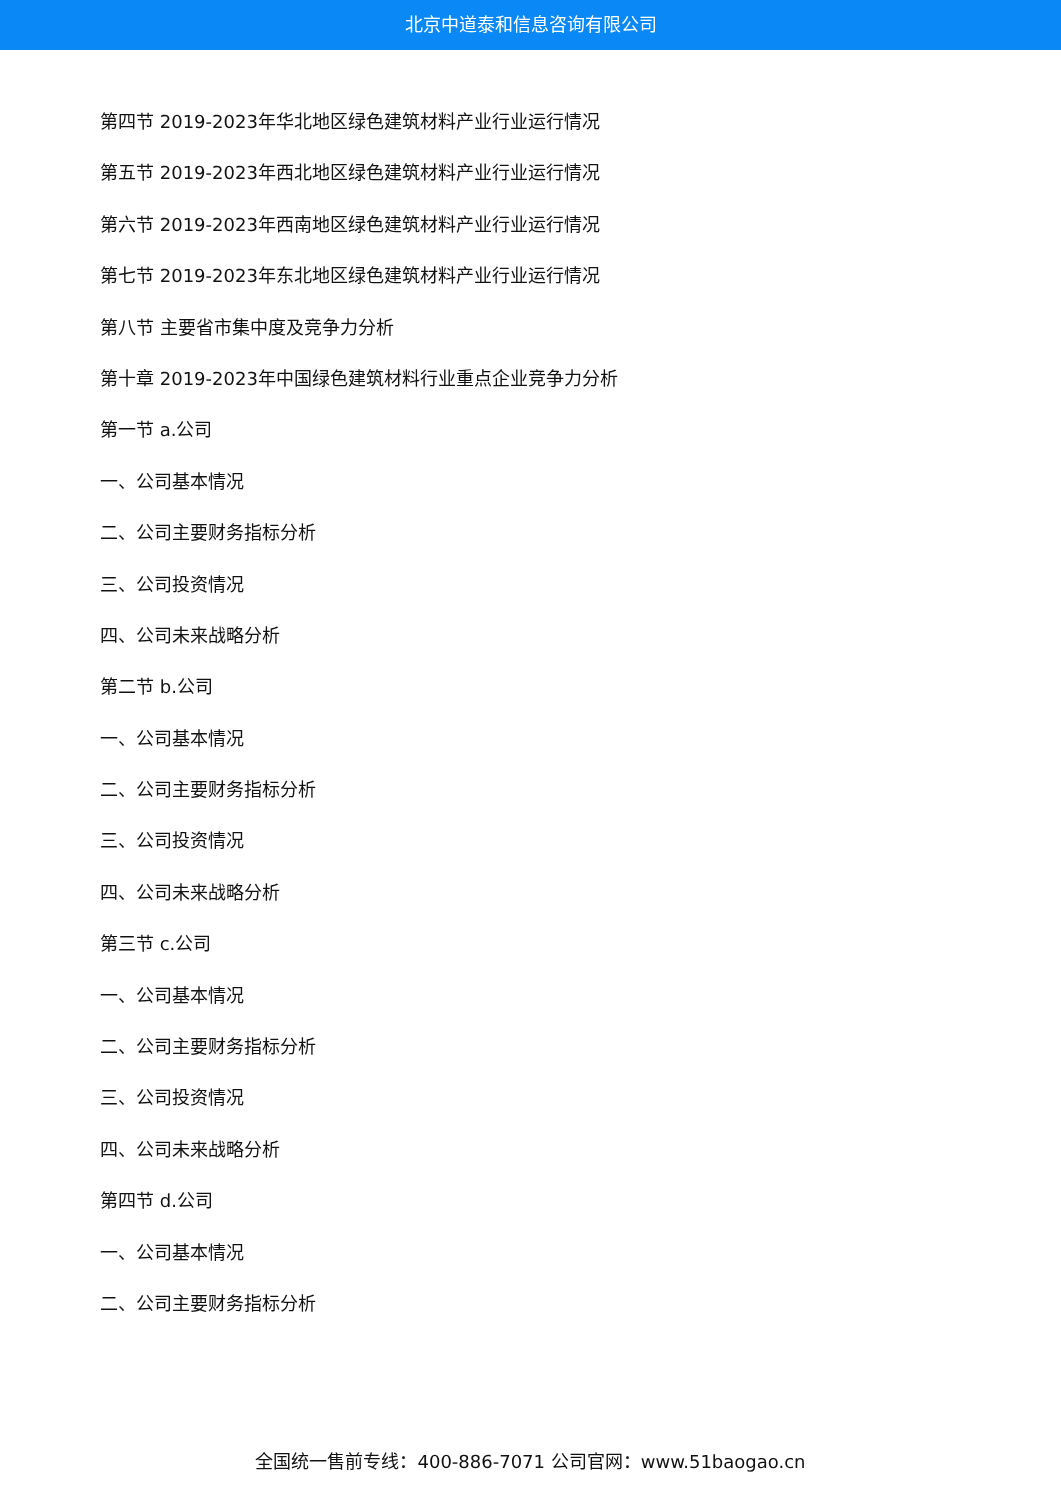北京中道泰和信息咨询有限公司
第四节 2019-2023年华北地区绿色建筑材料产业行业运行情况
第五节 2019-2023年西北地区绿色建筑材料产业行业运行情况
第六节 2019-2023年西南地区绿色建筑材料产业行业运行情况
第七节 2019-2023年东北地区绿色建筑材料产业行业运行情况
第八节 主要省市集中度及竞争力分析
第十章 2019-2023年中国绿色建筑材料行业重点企业竞争力分析
第一节 a.公司
一、公司基本情况
二、公司主要财务指标分析
三、公司投资情况
四、公司未来战略分析
第二节 b.公司
一、公司基本情况
二、公司主要财务指标分析
三、公司投资情况
四、公司未来战略分析
第三节 c.公司
一、公司基本情况
二、公司主要财务指标分析
三、公司投资情况
四、公司未来战略分析
第四节 d.公司
一、公司基本情况
二、公司主要财务指标分析
全国统一售前专线：400-886-7071 公司官网：www.51baogao.cn